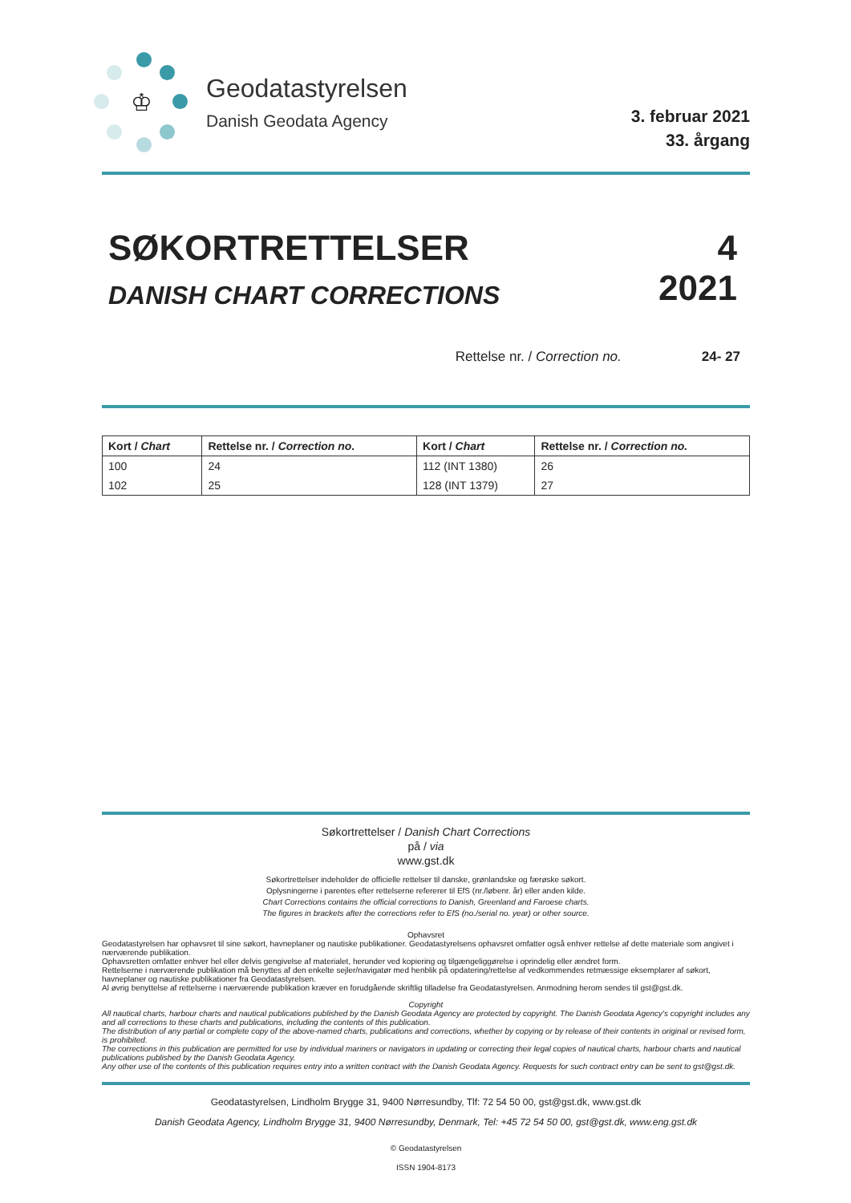♔
Geodatastyrelsen
Danish Geodata Agency
3. februar 2021
33. årgang
SØKORTRETTELSER
DANISH CHART CORRECTIONS
4
2021
Rettelse nr. / Correction no. 24- 27
| Kort / Chart | Rettelse nr. / Correction no. | Kort / Chart | Rettelse nr. / Correction no. |
| --- | --- | --- | --- |
| 100 | 24 | 112 (INT 1380) | 26 |
| 102 | 25 | 128 (INT 1379) | 27 |
Søkortrettelser / Danish Chart Corrections
på / via
www.gst.dk
Søkortrettelser indeholder de officielle rettelser til danske, grønlandske og færøske søkort.
Oplysningerne i parentes efter rettelserne refererer til EfS (nr./løbenr. år) eller anden kilde.
Chart Corrections contains the official corrections to Danish, Greenland and Faroese charts.
The figures in brackets after the corrections refer to EfS (no./serial no. year) or other source.
Ophavsret
Geodatastyrelsen har ophavsret til sine søkort, havneplaner og nautiske publikationer. Geodatastyrelsens ophavsret omfatter også enhver rettelse af dette materiale som angivet i nærværende publikation.
Ophavsretten omfatter enhver hel eller delvis gengivelse af materialet, herunder ved kopiering og tilgængeliggørelse i oprindelig eller ændret form.
Rettelserne i nærværende publikation må benyttes af den enkelte sejler/navigatør med henblik på opdatering/rettelse af vedkommendes retmæssige eksemplarer af søkort, havneplaner og nautiske publikationer fra Geodatastyrelsen.
Al øvrig benyttelse af rettelserne i nærværende publikation kræver en forudgående skriftlig tilladelse fra Geodatastyrelsen. Anmodning herom sendes til gst@gst.dk.
Copyright
All nautical charts, harbour charts and nautical publications published by the Danish Geodata Agency are protected by copyright. The Danish Geodata Agency's copyright includes any and all corrections to these charts and publications, including the contents of this publication.
The distribution of any partial or complete copy of the above-named charts, publications and corrections, whether by copying or by release of their contents in original or revised form, is prohibited.
The corrections in this publication are permitted for use by individual mariners or navigators in updating or correcting their legal copies of nautical charts, harbour charts and nautical publications published by the Danish Geodata Agency.
Any other use of the contents of this publication requires entry into a written contract with the Danish Geodata Agency. Requests for such contract entry can be sent to gst@gst.dk.
Geodatastyrelsen, Lindholm Brygge 31, 9400 Nørresundby, Tlf: 72 54 50 00, gst@gst.dk, www.gst.dk
Danish Geodata Agency, Lindholm Brygge 31, 9400 Nørresundby, Denmark, Tel: +45 72 54 50 00, gst@gst.dk, www.eng.gst.dk
© Geodatastyrelsen
ISSN 1904-8173